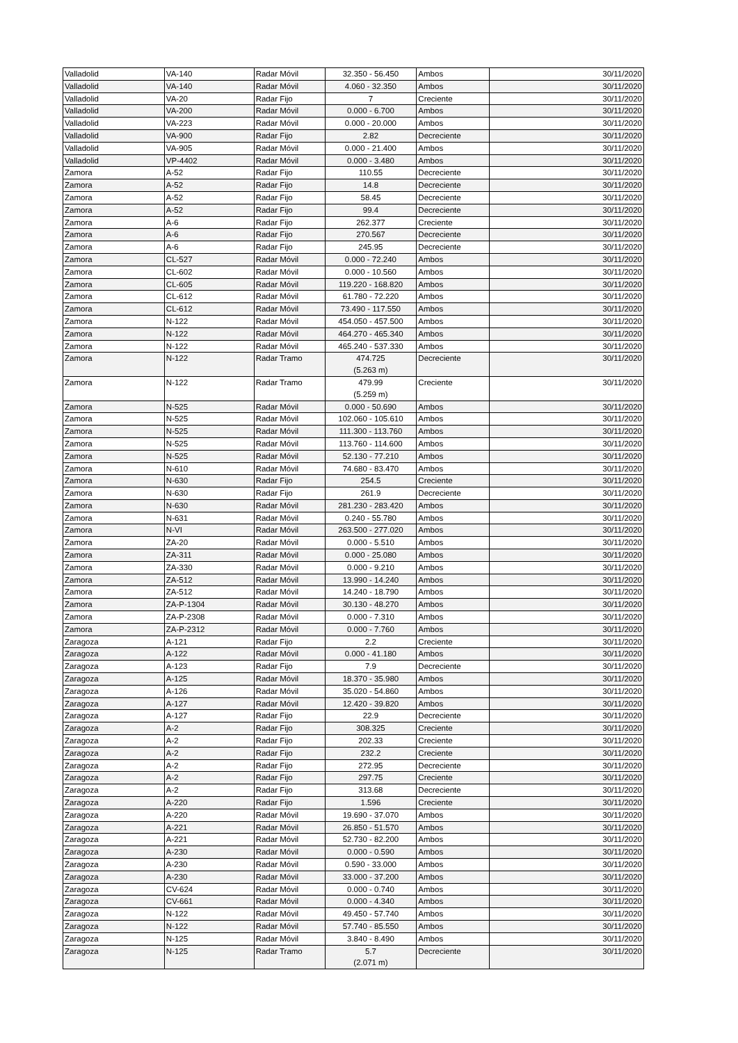| Valladolid | VA-140 | Radar Móvil | 32.350 - 56.450 | Ambos | 30/11/2020 |
| Valladolid | VA-140 | Radar Móvil | 4.060 - 32.350 | Ambos | 30/11/2020 |
| Valladolid | VA-20 | Radar Fijo | 7 | Creciente | 30/11/2020 |
| Valladolid | VA-200 | Radar Móvil | 0.000 - 6.700 | Ambos | 30/11/2020 |
| Valladolid | VA-223 | Radar Móvil | 0.000 - 20.000 | Ambos | 30/11/2020 |
| Valladolid | VA-900 | Radar Fijo | 2.82 | Decreciente | 30/11/2020 |
| Valladolid | VA-905 | Radar Móvil | 0.000 - 21.400 | Ambos | 30/11/2020 |
| Valladolid | VP-4402 | Radar Móvil | 0.000 - 3.480 | Ambos | 30/11/2020 |
| Zamora | A-52 | Radar Fijo | 110.55 | Decreciente | 30/11/2020 |
| Zamora | A-52 | Radar Fijo | 14.8 | Decreciente | 30/11/2020 |
| Zamora | A-52 | Radar Fijo | 58.45 | Decreciente | 30/11/2020 |
| Zamora | A-52 | Radar Fijo | 99.4 | Decreciente | 30/11/2020 |
| Zamora | A-6 | Radar Fijo | 262.377 | Creciente | 30/11/2020 |
| Zamora | A-6 | Radar Fijo | 270.567 | Decreciente | 30/11/2020 |
| Zamora | A-6 | Radar Fijo | 245.95 | Decreciente | 30/11/2020 |
| Zamora | CL-527 | Radar Móvil | 0.000 - 72.240 | Ambos | 30/11/2020 |
| Zamora | CL-602 | Radar Móvil | 0.000 - 10.560 | Ambos | 30/11/2020 |
| Zamora | CL-605 | Radar Móvil | 119.220 - 168.820 | Ambos | 30/11/2020 |
| Zamora | CL-612 | Radar Móvil | 61.780 - 72.220 | Ambos | 30/11/2020 |
| Zamora | CL-612 | Radar Móvil | 73.490 - 117.550 | Ambos | 30/11/2020 |
| Zamora | N-122 | Radar Móvil | 454.050 - 457.500 | Ambos | 30/11/2020 |
| Zamora | N-122 | Radar Móvil | 464.270 - 465.340 | Ambos | 30/11/2020 |
| Zamora | N-122 | Radar Móvil | 465.240 - 537.330 | Ambos | 30/11/2020 |
| Zamora | N-122 | Radar Tramo | 474.725 (5.263 m) | Decreciente | 30/11/2020 |
| Zamora | N-122 | Radar Tramo | 479.99 (5.259 m) | Creciente | 30/11/2020 |
| Zamora | N-525 | Radar Móvil | 0.000 - 50.690 | Ambos | 30/11/2020 |
| Zamora | N-525 | Radar Móvil | 102.060 - 105.610 | Ambos | 30/11/2020 |
| Zamora | N-525 | Radar Móvil | 111.300 - 113.760 | Ambos | 30/11/2020 |
| Zamora | N-525 | Radar Móvil | 113.760 - 114.600 | Ambos | 30/11/2020 |
| Zamora | N-525 | Radar Móvil | 52.130 - 77.210 | Ambos | 30/11/2020 |
| Zamora | N-610 | Radar Móvil | 74.680 - 83.470 | Ambos | 30/11/2020 |
| Zamora | N-630 | Radar Fijo | 254.5 | Creciente | 30/11/2020 |
| Zamora | N-630 | Radar Fijo | 261.9 | Decreciente | 30/11/2020 |
| Zamora | N-630 | Radar Móvil | 281.230 - 283.420 | Ambos | 30/11/2020 |
| Zamora | N-631 | Radar Móvil | 0.240 - 55.780 | Ambos | 30/11/2020 |
| Zamora | N-VI | Radar Móvil | 263.500 - 277.020 | Ambos | 30/11/2020 |
| Zamora | ZA-20 | Radar Móvil | 0.000 - 5.510 | Ambos | 30/11/2020 |
| Zamora | ZA-311 | Radar Móvil | 0.000 - 25.080 | Ambos | 30/11/2020 |
| Zamora | ZA-330 | Radar Móvil | 0.000 - 9.210 | Ambos | 30/11/2020 |
| Zamora | ZA-512 | Radar Móvil | 13.990 - 14.240 | Ambos | 30/11/2020 |
| Zamora | ZA-512 | Radar Móvil | 14.240 - 18.790 | Ambos | 30/11/2020 |
| Zamora | ZA-P-1304 | Radar Móvil | 30.130 - 48.270 | Ambos | 30/11/2020 |
| Zamora | ZA-P-2308 | Radar Móvil | 0.000 - 7.310 | Ambos | 30/11/2020 |
| Zamora | ZA-P-2312 | Radar Móvil | 0.000 - 7.760 | Ambos | 30/11/2020 |
| Zaragoza | A-121 | Radar Fijo | 2.2 | Creciente | 30/11/2020 |
| Zaragoza | A-122 | Radar Móvil | 0.000 - 41.180 | Ambos | 30/11/2020 |
| Zaragoza | A-123 | Radar Fijo | 7.9 | Decreciente | 30/11/2020 |
| Zaragoza | A-125 | Radar Móvil | 18.370 - 35.980 | Ambos | 30/11/2020 |
| Zaragoza | A-126 | Radar Móvil | 35.020 - 54.860 | Ambos | 30/11/2020 |
| Zaragoza | A-127 | Radar Móvil | 12.420 - 39.820 | Ambos | 30/11/2020 |
| Zaragoza | A-127 | Radar Fijo | 22.9 | Decreciente | 30/11/2020 |
| Zaragoza | A-2 | Radar Fijo | 308.325 | Creciente | 30/11/2020 |
| Zaragoza | A-2 | Radar Fijo | 202.33 | Creciente | 30/11/2020 |
| Zaragoza | A-2 | Radar Fijo | 232.2 | Creciente | 30/11/2020 |
| Zaragoza | A-2 | Radar Fijo | 272.95 | Decreciente | 30/11/2020 |
| Zaragoza | A-2 | Radar Fijo | 297.75 | Creciente | 30/11/2020 |
| Zaragoza | A-2 | Radar Fijo | 313.68 | Decreciente | 30/11/2020 |
| Zaragoza | A-220 | Radar Fijo | 1.596 | Creciente | 30/11/2020 |
| Zaragoza | A-220 | Radar Móvil | 19.690 - 37.070 | Ambos | 30/11/2020 |
| Zaragoza | A-221 | Radar Móvil | 26.850 - 51.570 | Ambos | 30/11/2020 |
| Zaragoza | A-221 | Radar Móvil | 52.730 - 82.200 | Ambos | 30/11/2020 |
| Zaragoza | A-230 | Radar Móvil | 0.000 - 0.590 | Ambos | 30/11/2020 |
| Zaragoza | A-230 | Radar Móvil | 0.590 - 33.000 | Ambos | 30/11/2020 |
| Zaragoza | A-230 | Radar Móvil | 33.000 - 37.200 | Ambos | 30/11/2020 |
| Zaragoza | CV-624 | Radar Móvil | 0.000 - 0.740 | Ambos | 30/11/2020 |
| Zaragoza | CV-661 | Radar Móvil | 0.000 - 4.340 | Ambos | 30/11/2020 |
| Zaragoza | N-122 | Radar Móvil | 49.450 - 57.740 | Ambos | 30/11/2020 |
| Zaragoza | N-122 | Radar Móvil | 57.740 - 85.550 | Ambos | 30/11/2020 |
| Zaragoza | N-125 | Radar Móvil | 3.840 - 8.490 | Ambos | 30/11/2020 |
| Zaragoza | N-125 | Radar Tramo | 5.7 (2.071 m) | Decreciente | 30/11/2020 |